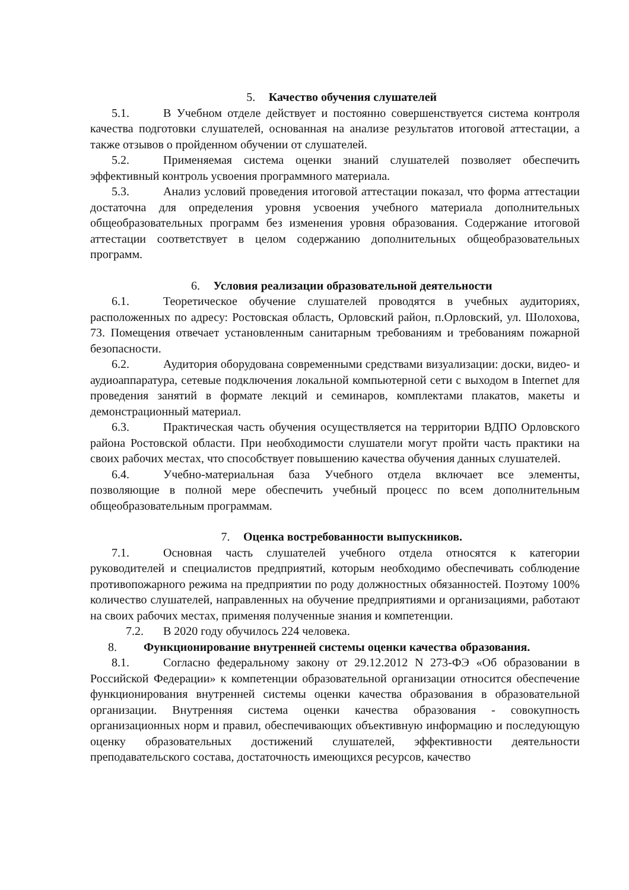5. Качество обучения слушателей
5.1. В Учебном отделе действует и постоянно совершенствуется система контроля качества подготовки слушателей, основанная на анализе результатов итоговой аттестации, а также отзывов о пройденном обучении от слушателей.
5.2. Применяемая система оценки знаний слушателей позволяет обеспечить эффективный контроль усвоения программного материала.
5.3. Анализ условий проведения итоговой аттестации показал, что форма аттестации достаточна для определения уровня усвоения учебного материала дополнительных общеобразовательных программ без изменения уровня образования. Содержание итоговой аттестации соответствует в целом содержанию дополнительных общеобразовательных программ.
6. Условия реализации образовательной деятельности
6.1. Теоретическое обучение слушателей проводятся в учебных аудиториях, расположенных по адресу: Ростовская область, Орловский район, п.Орловский, ул. Шолохова, 73. Помещения отвечает установленным санитарным требованиям и требованиям пожарной безопасности.
6.2. Аудитория оборудована современными средствами визуализации: доски, видео- и аудиоаппаратура, сетевые подключения локальной компьютерной сети с выходом в Internet для проведения занятий в формате лекций и семинаров, комплектами плакатов, макеты и демонстрационный материал.
6.3. Практическая часть обучения осуществляется на территории ВДПО Орловского района Ростовской области. При необходимости слушатели могут пройти часть практики на своих рабочих местах, что способствует повышению качества обучения данных слушателей.
6.4. Учебно-материальная база Учебного отдела включает все элементы, позволяющие в полной мере обеспечить учебный процесс по всем дополнительным общеобразовательным программам.
7. Оценка востребованности выпускников.
7.1. Основная часть слушателей учебного отдела относятся к категории руководителей и специалистов предприятий, которым необходимо обеспечивать соблюдение противопожарного режима на предприятии по роду должностных обязанностей. Поэтому 100% количество слушателей, направленных на обучение предприятиями и организациями, работают на своих рабочих местах, применяя полученные знания и компетенции.
7.2. В 2020 году обучилось 224 человека.
8. Функционирование внутренней системы оценки качества образования.
8.1. Согласно федеральному закону от 29.12.2012 N 273-ФЭ «Об образовании в Российской Федерации» к компетенции образовательной организации относится обеспечение функционирования внутренней системы оценки качества образования в образовательной организации. Внутренняя система оценки качества образования - совокупность организационных норм и правил, обеспечивающих объективную информацию и последующую оценку образовательных достижений слушателей, эффективности деятельности преподавательского состава, достаточность имеющихся ресурсов, качество